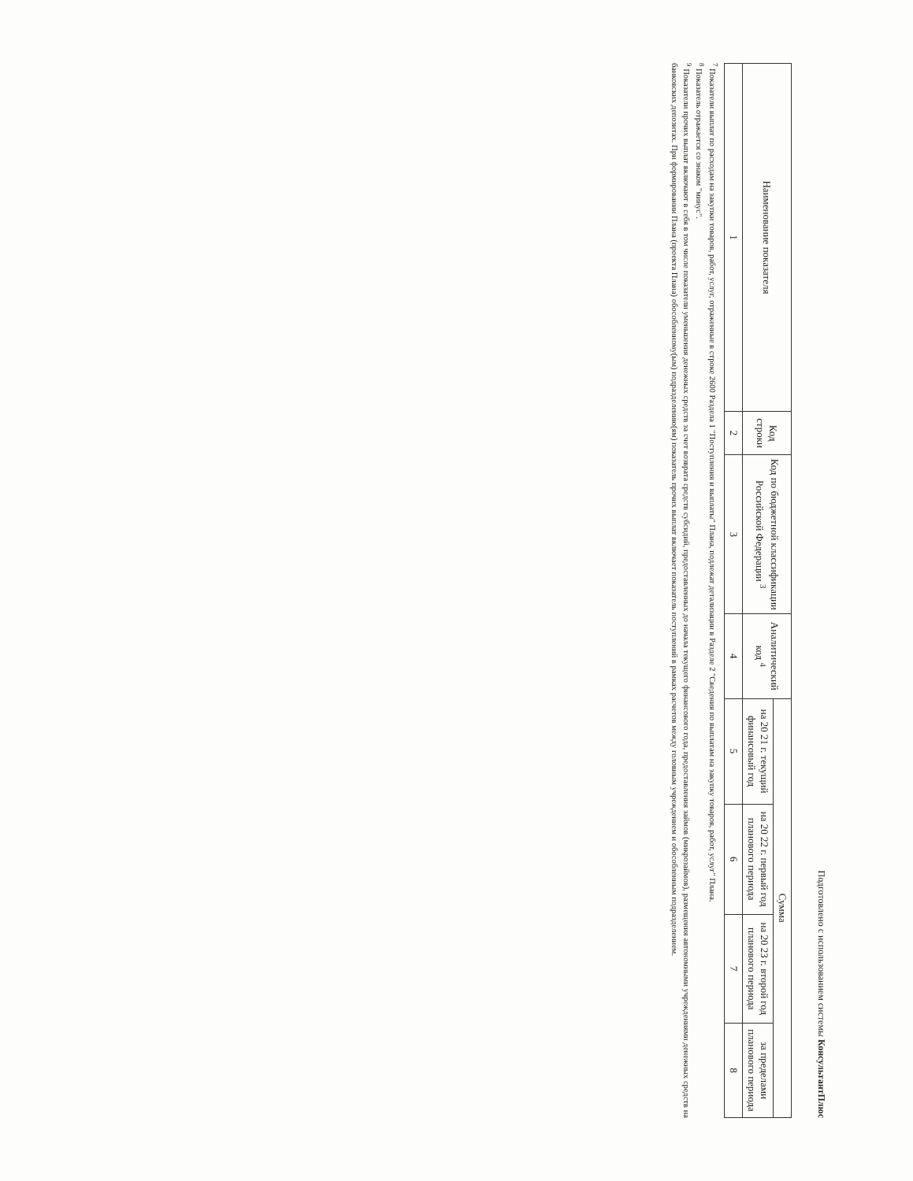Подготовлено с использованием системы КонсультантПлюс
| Наименование показателя | Код строки | Код по бюджетной классификации Российской Федерации <sup>3</sup> | Аналитический код <sup>4</sup> | Сумма | | | |
| --- | --- | --- | --- | --- | --- | --- | --- |
| | | | | на 20 21 г. текущий финансовый год | на 20 22 г. первый год планового периода | на 20 23 г. второй год планового периода | за пределами планового периода |
| 1 | 2 | 3 | 4 | 5 | 6 | 7 | 8 |
<sup>7</sup> Показатели выплат по расходам на закупки товаров, работ, услуг, отраженные в строке 2600 Раздела 1 "Поступления и выплаты" Плана, подлежат детализации в Разделе 2 "Сведения по выплатам на закупку товаров, работ, услуг" Плана.
<sup>8</sup> Показатель отражается со знаком "минус".
<sup>9</sup> Показатели прочих выплат включают в себя в том числе показатели уменьшения денежных средств за счет возврата средств субсидий, предоставленных до начала текущего финансового года, предоставления займов (микрозаймов), размещения автономными учреждениями денежных средств на банковских депозитах. При формировании Плана (проекта Плана) обособленному(ым) подразделению(ям) показатель прочих выплат включает показатель поступлений в рамках расчетов между головным учреждением и обособленным подразделением.